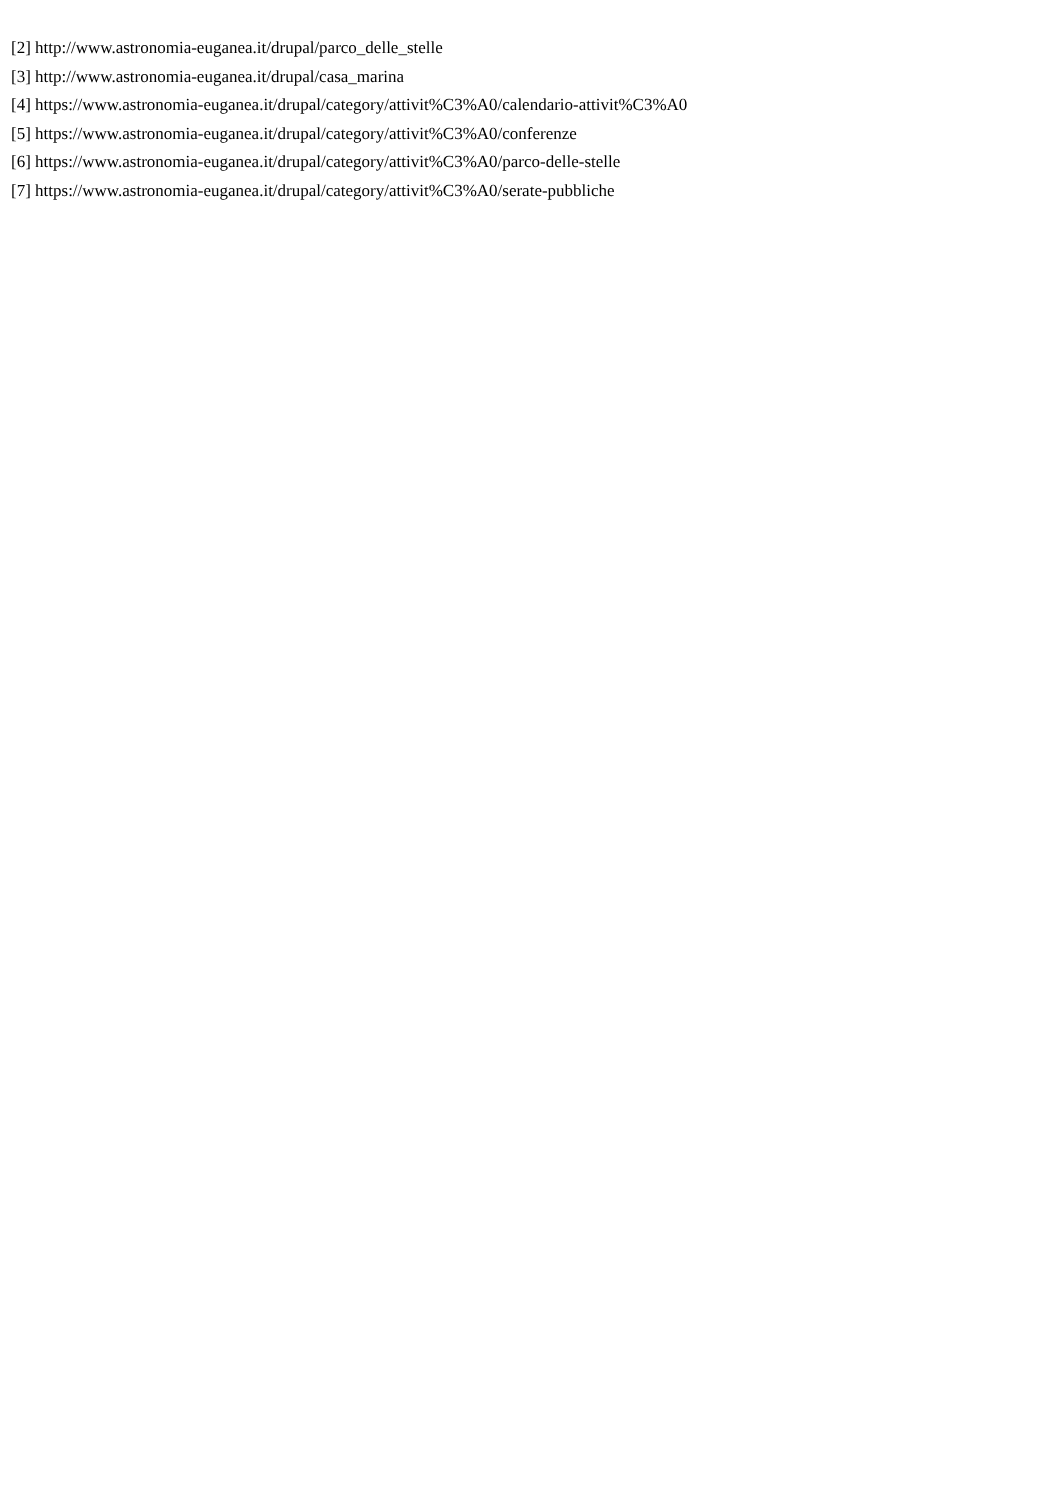[2] http://www.astronomia-euganea.it/drupal/parco_delle_stelle
[3] http://www.astronomia-euganea.it/drupal/casa_marina
[4] https://www.astronomia-euganea.it/drupal/category/attivit%C3%A0/calendario-attivit%C3%A0
[5] https://www.astronomia-euganea.it/drupal/category/attivit%C3%A0/conferenze
[6] https://www.astronomia-euganea.it/drupal/category/attivit%C3%A0/parco-delle-stelle
[7] https://www.astronomia-euganea.it/drupal/category/attivit%C3%A0/serate-pubbliche